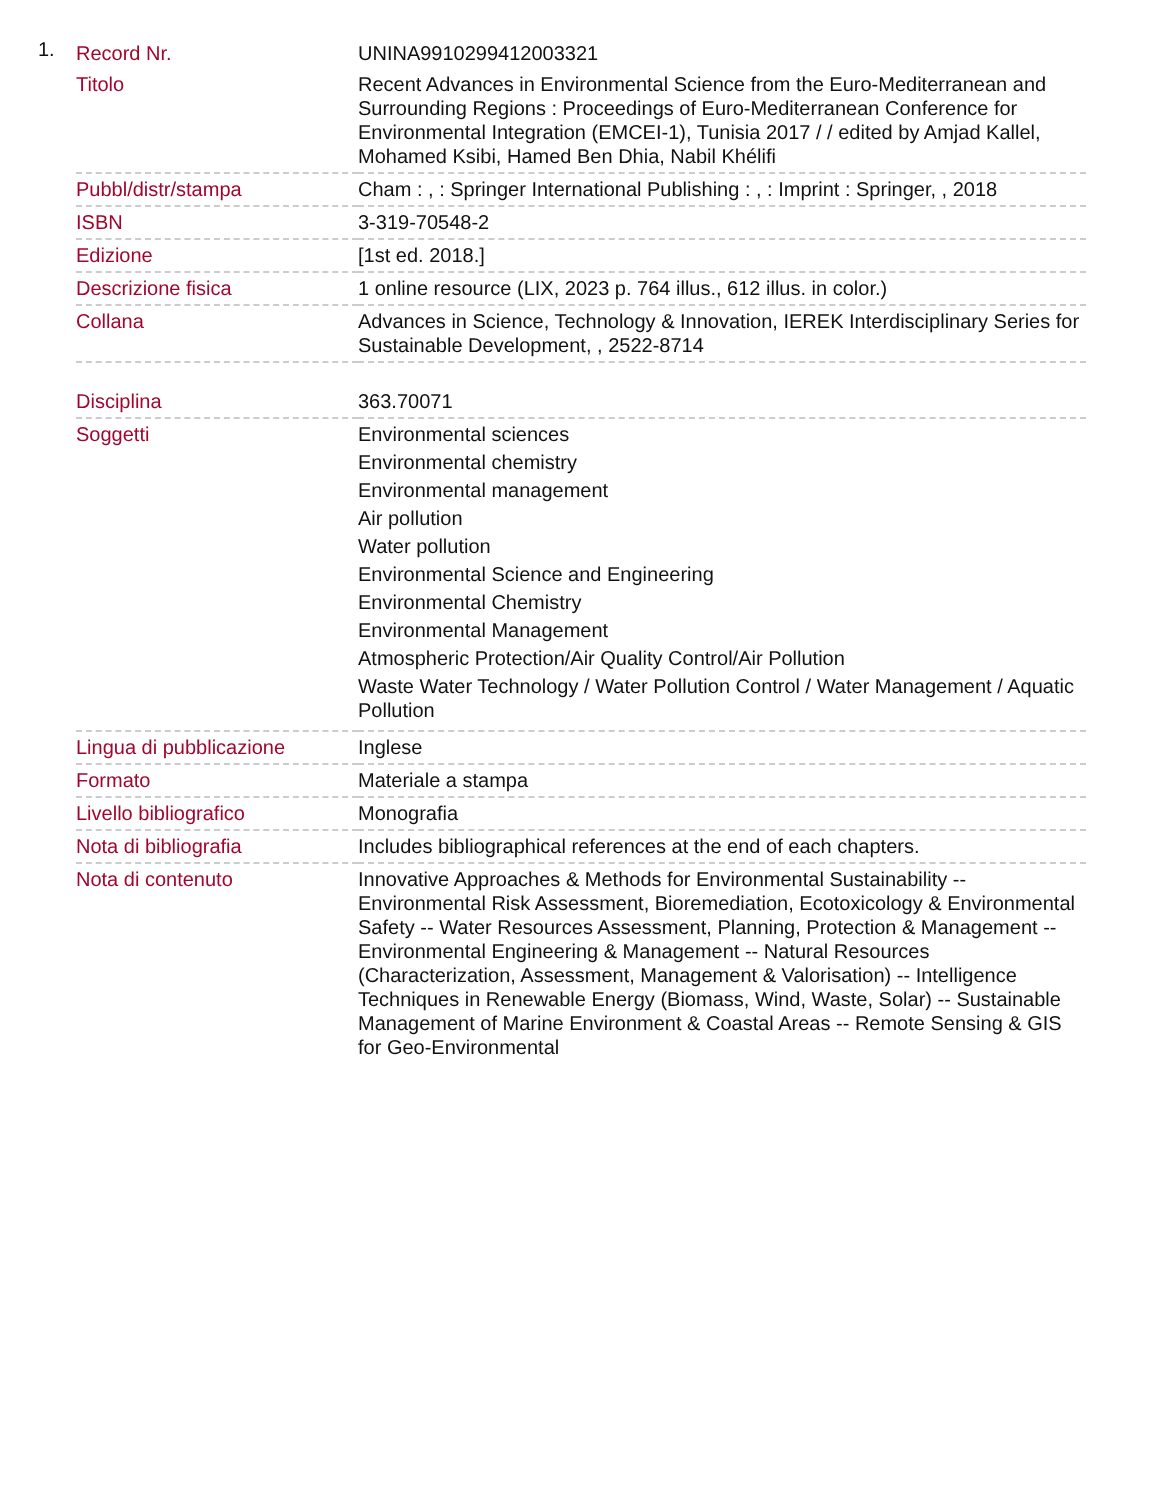1.
| Record Nr. | UNINA9910299412003321 |
| Titolo | Recent Advances in Environmental Science from the Euro-Mediterranean and Surrounding Regions : Proceedings of Euro-Mediterranean Conference for Environmental Integration (EMCEI-1), Tunisia 2017 / / edited by Amjad Kallel, Mohamed Ksibi, Hamed Ben Dhia, Nabil Khélifi |
| Pubbl/distr/stampa | Cham : , : Springer International Publishing : , : Imprint : Springer, , 2018 |
| ISBN | 3-319-70548-2 |
| Edizione | [1st ed. 2018.] |
| Descrizione fisica | 1 online resource (LIX, 2023 p. 764 illus., 612 illus. in color.) |
| Collana | Advances in Science, Technology & Innovation, IEREK Interdisciplinary Series for Sustainable Development, , 2522-8714 |
| Disciplina | 363.70071 |
| Soggetti | Environmental sciences Environmental chemistry Environmental management Air pollution Water pollution Environmental Science and Engineering Environmental Chemistry Environmental Management Atmospheric Protection/Air Quality Control/Air Pollution Waste Water Technology / Water Pollution Control / Water Management / Aquatic Pollution |
| Lingua di pubblicazione | Inglese |
| Formato | Materiale a stampa |
| Livello bibliografico | Monografia |
| Nota di bibliografia | Includes bibliographical references at the end of each chapters. |
| Nota di contenuto | Innovative Approaches & Methods for Environmental Sustainability -- Environmental Risk Assessment, Bioremediation, Ecotoxicology & Environmental Safety -- Water Resources Assessment, Planning, Protection & Management -- Environmental Engineering & Management -- Natural Resources (Characterization, Assessment, Management & Valorisation) -- Intelligence Techniques in Renewable Energy (Biomass, Wind, Waste, Solar) -- Sustainable Management of Marine Environment & Coastal Areas -- Remote Sensing & GIS for Geo-Environmental |